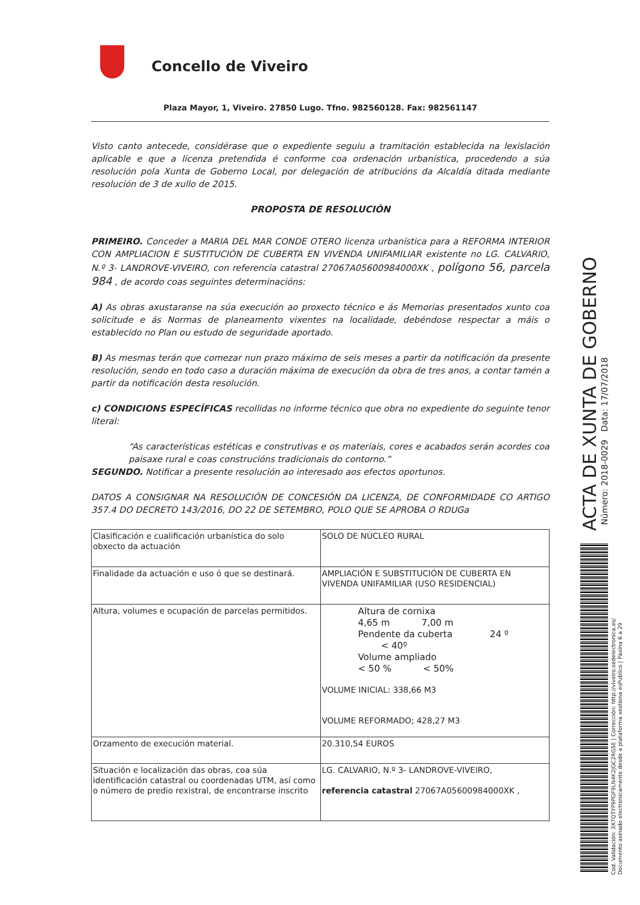Concello de Viveiro
Plaza Mayor, 1, Viveiro. 27850 Lugo. Tfno. 982560128. Fax: 982561147
Visto canto antecede, considérase que o expediente seguiu a tramitación establecida na lexislación aplicable e que a licenza pretendida é conforme coa ordenación urbanística, procedendo a súa resolución pola Xunta de Goberno Local, por delegación de atribucións da Alcaldía ditada mediante resolución de 3 de xullo de 2015.
PROPOSTA DE RESOLUCIÓN
PRIMEIRO. Conceder a MARIA DEL MAR CONDE OTERO licenza urbanística para a REFORMA INTERIOR CON AMPLIACION E SUSTITUCIÓN DE CUBERTA EN VIVENDA UNIFAMILIAR existente no LG. CALVARIO, N.º 3- LANDROVE-VIVEIRO, con referencia catastral 27067A05600984000XK , polígono 56, parcela 984 , de acordo coas seguintes determinacións:
A) As obras axustaranse na súa execución ao proxecto técnico e ás Memorias presentados xunto coa solicitude e ás Normas de planeamento vixentes na localidade, debéndose respectar a máis o establecido no Plan ou estudo de seguridade aportado.
B) As mesmas terán que comezar nun prazo máximo de seis meses a partir da notificación da presente resolución, sendo en todo caso a duración máxima de execución da obra de tres anos, a contar tamén a partir da notificación desta resolución.
c) CONDICIONS ESPECÍFICAS recollidas no informe técnico que obra no expediente do seguinte tenor literal:
“As características estéticas e construtivas e os materiais, cores e acabados serán acordes coa paisaxe rural e coas construcións tradicionais do contorno.”
SEGUNDO. Notificar a presente resolución ao interesado aos efectos oportunos.
DATOS A CONSIGNAR NA RESOLUCIÓN DE CONCESIÓN DA LICENZA, DE CONFORMIDADE CO ARTIGO 357.4 DO DECRETO 143/2016, DO 22 DE SETEMBRO, POLO QUE SE APROBA O RDUGa
| Clasificación e cualificación urbanística do solo obxecto da actuación | SOLO DE NÚCLEO RURAL |
| Finalidade da actuación e uso ó que se destinará. | AMPLIACIÓN E SUBSTITUCIÓN DE CUBERTA EN VIVENDA UNIFAMILIAR (USO RESIDENCIAL) |
| Altura, volumes e ocupación de parcelas permitidos. | Altura de cornixa 4,65 m 7,00 m Pendente da cuberta 24 º < 40º Volume ampliado < 50 % < 50% VOLUME INICIAL: 338,66 M3 VOLUME REFORMADO; 428,27 M3 |
| Orzamento de execución material. | 20.310,54 EUROS |
| Situación e localización das obras, coa súa identificación catastral ou coordenadas UTM, así como o número de predio rexistral, de encontrarse inscrito | LG. CALVARIO, N.º 3- LANDROVE-VIVEIRO, referencia catastral 27067A05600984000XK , |
ACTA DE XUNTA DE GOBERNO
Número: 2018-0029 Data: 17/07/2018
Cod. Validación: 3X7QTYP9PGF9LN4K2JGC2RG5E | Corrección: http://viveiro.sedelectronica.es/
Documento asinado electronicamente desde a plataforma xestiona esPublico | Páxina 6 a 29